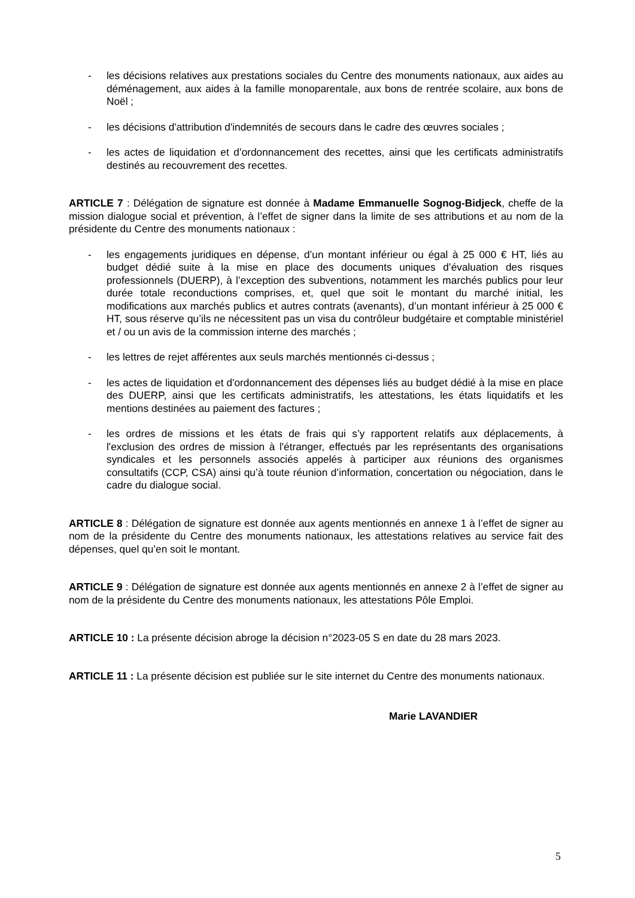- les décisions relatives aux prestations sociales du Centre des monuments nationaux, aux aides au déménagement, aux aides à la famille monoparentale, aux bons de rentrée scolaire, aux bons de Noël ;
- les décisions d'attribution d'indemnités de secours dans le cadre des œuvres sociales ;
- les actes de liquidation et d’ordonnancement des recettes, ainsi que les certificats administratifs destinés au recouvrement des recettes.
ARTICLE 7 : Délégation de signature est donnée à Madame Emmanuelle Sognog-Bidjeck, cheffe de la mission dialogue social et prévention, à l’effet de signer dans la limite de ses attributions et au nom de la présidente du Centre des monuments nationaux :
- les engagements juridiques en dépense, d’un montant inférieur ou égal à 25 000 € HT, liés au budget dédié suite à la mise en place des documents uniques d’évaluation des risques professionnels (DUERP), à l’exception des subventions, notamment les marchés publics pour leur durée totale reconductions comprises, et, quel que soit le montant du marché initial, les modifications aux marchés publics et autres contrats (avenants), d’un montant inférieur à 25 000 € HT, sous réserve qu’ils ne nécessitent pas un visa du contrôleur budgétaire et comptable ministériel et / ou un avis de la commission interne des marchés ;
- les lettres de rejet afférentes aux seuls marchés mentionnés ci-dessus ;
- les actes de liquidation et d'ordonnancement des dépenses liés au budget dédié à la mise en place des DUERP, ainsi que les certificats administratifs, les attestations, les états liquidatifs et les mentions destinées au paiement des factures ;
- les ordres de missions et les états de frais qui s’y rapportent relatifs aux déplacements, à l'exclusion des ordres de mission à l'étranger, effectués par les représentants des organisations syndicales et les personnels associés appelés à participer aux réunions des organismes consultatifs (CCP, CSA) ainsi qu’à toute réunion d’information, concertation ou négociation, dans le cadre du dialogue social.
ARTICLE 8 : Délégation de signature est donnée aux agents mentionnés en annexe 1 à l’effet de signer au nom de la présidente du Centre des monuments nationaux, les attestations relatives au service fait des dépenses, quel qu’en soit le montant.
ARTICLE 9 : Délégation de signature est donnée aux agents mentionnés en annexe 2 à l’effet de signer au nom de la présidente du Centre des monuments nationaux, les attestations Pôle Emploi.
ARTICLE 10 : La présente décision abroge la décision n°2023-05 S en date du 28 mars 2023.
ARTICLE 11 : La présente décision est publiée sur le site internet du Centre des monuments nationaux.
Marie LAVANDIER
5